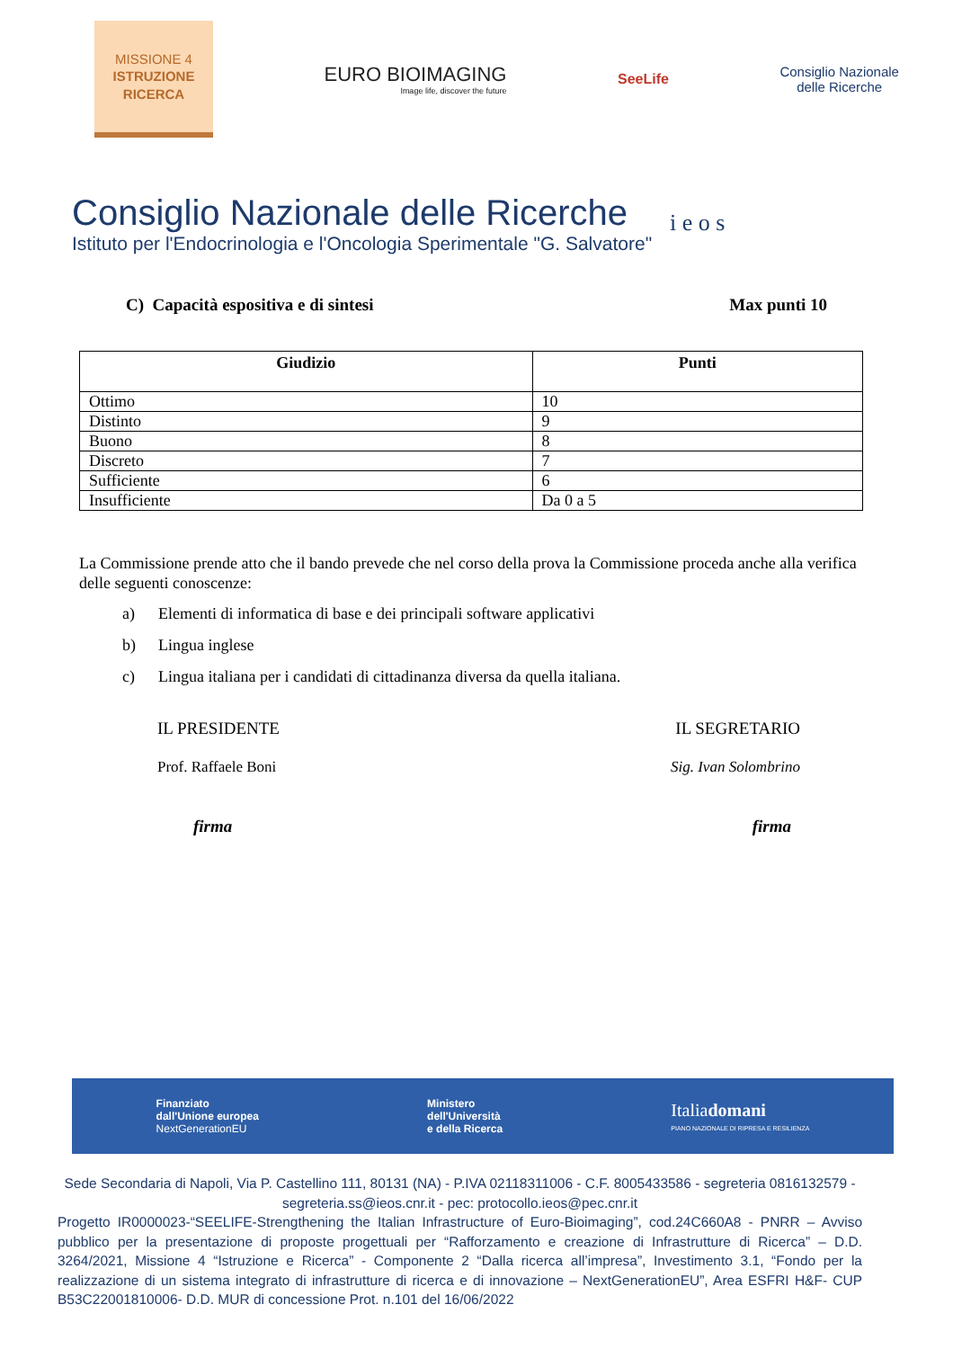MISSIONE 4
ISTRUZIONE
RICERCA
EURO BIOIMAGING
Image life, discover the future
SeeLife
Consiglio Nazionale
delle Ricerche
Consiglio Nazionale delle Ricerche
Istituto per l'Endocrinologia e l'Oncologia Sperimentale "G. Salvatore"
i e o s
C) Capacità espositiva e di sintesi Max punti 10
| Giudizio | Punti |
| --- | --- |
| Ottimo | 10 |
| Distinto | 9 |
| Buono | 8 |
| Discreto | 7 |
| Sufficiente | 6 |
| Insufficiente | Da 0 a 5 |
La Commissione prende atto che il bando prevede che nel corso della prova la Commissione proceda anche alla verifica delle seguenti conoscenze:
a) Elementi di informatica di base e dei principali software applicativi
b) Lingua inglese
c) Lingua italiana per i candidati di cittadinanza diversa da quella italiana.
IL PRESIDENTE IL SEGRETARIO
Prof. Raffaele Boni Sig. Ivan Solombrino
firma firma
Finanziato
dall'Unione europea
NextGenerationEU
Ministero
dell'Università
e della Ricerca
Italiadomani
PIANO NAZIONALE DI RIPRESA E RESILIENZA
Sede Secondaria di Napoli, Via P. Castellino 111, 80131 (NA) - P.IVA 02118311006 - C.F. 8005433586 - segreteria 0816132579 - segreteria.ss@ieos.cnr.it - pec: protocollo.ieos@pec.cnr.it
Progetto IR0000023-“SEELIFE-Strengthening the Italian Infrastructure of Euro-Bioimaging”, cod.24C660A8 - PNRR – Avviso pubblico per la presentazione di proposte progettuali per “Rafforzamento e creazione di Infrastrutture di Ricerca” – D.D. 3264/2021, Missione 4 “Istruzione e Ricerca” - Componente 2 “Dalla ricerca all’impresa”, Investimento 3.1, “Fondo per la realizzazione di un sistema integrato di infrastrutture di ricerca e di innovazione – NextGenerationEU”, Area ESFRI H&F- CUP B53C22001810006- D.D. MUR di concessione Prot. n.101 del 16/06/2022